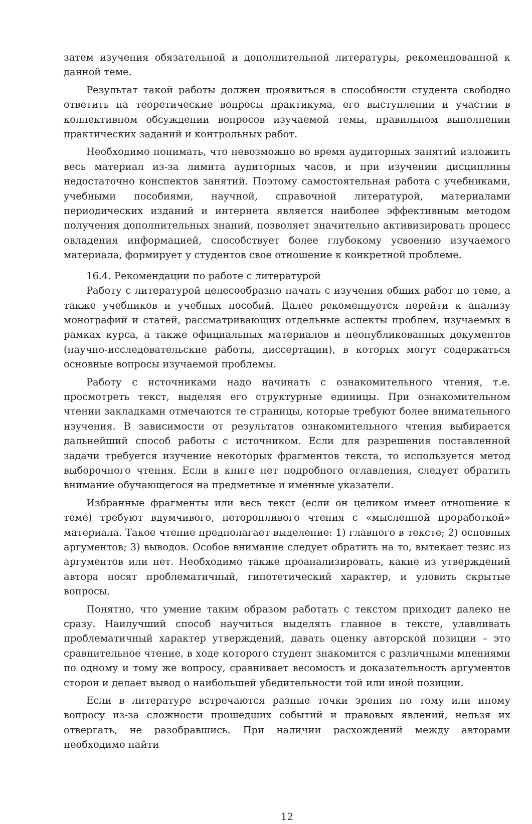затем изучения обязательной и дополнительной литературы, рекомендованной к данной теме.
Результат такой работы должен проявиться в способности студента свободно ответить на теоретические вопросы практикума, его выступлении и участии в коллективном обсуждении вопросов изучаемой темы, правильном выполнении практических заданий и контрольных работ.
Необходимо понимать, что невозможно во время аудиторных занятий изложить весь материал из-за лимита аудиторных часов, и при изучении дисциплины недостаточно конспектов занятий. Поэтому самостоятельная работа с учебниками, учебными пособиями, научной, справочной литературой, материалами периодических изданий и интернета является наиболее эффективным методом получения дополнительных знаний, позволяет значительно активизировать процесс овладения информацией, способствует более глубокому усвоению изучаемого материала, формирует у студентов свое отношение к конкретной проблеме.
16.4. Рекомендации по работе с литературой
Работу с литературой целесообразно начать с изучения общих работ по теме, а также учебников и учебных пособий. Далее рекомендуется перейти к анализу монографий и статей, рассматривающих отдельные аспекты проблем, изучаемых в рамках курса, а также официальных материалов и неопубликованных документов (научно-исследовательские работы, диссертации), в которых могут содержаться основные вопросы изучаемой проблемы.
Работу с источниками надо начинать с ознакомительного чтения, т.е. просмотреть текст, выделяя его структурные единицы. При ознакомительном чтении закладками отмечаются те страницы, которые требуют более внимательного изучения. В зависимости от результатов ознакомительного чтения выбирается дальнейший способ работы с источником. Если для разрешения поставленной задачи требуется изучение некоторых фрагментов текста, то используется метод выборочного чтения. Если в книге нет подробного оглавления, следует обратить внимание обучающегося на предметные и именные указатели.
Избранные фрагменты или весь текст (если он целиком имеет отношение к теме) требуют вдумчивого, неторопливого чтения с «мысленной проработкой» материала. Такое чтение предполагает выделение: 1) главного в тексте; 2) основных аргументов; 3) выводов. Особое внимание следует обратить на то, вытекает тезис из аргументов или нет. Необходимо также проанализировать, какие из утверждений автора носят проблематичный, гипотетический характер, и уловить скрытые вопросы.
Понятно, что умение таким образом работать с текстом приходит далеко не сразу. Наилучший способ научиться выделять главное в тексте, улавливать проблематичный характер утверждений, давать оценку авторской позиции – это сравнительное чтение, в ходе которого студент знакомится с различными мнениями по одному и тому же вопросу, сравнивает весомость и доказательность аргументов сторон и делает вывод о наибольшей убедительности той или иной позиции.
Если в литературе встречаются разные точки зрения по тому или иному вопросу из-за сложности прошедших событий и правовых явлений, нельзя их отвергать, не разобравшись. При наличии расхождений между авторами необходимо найти
12